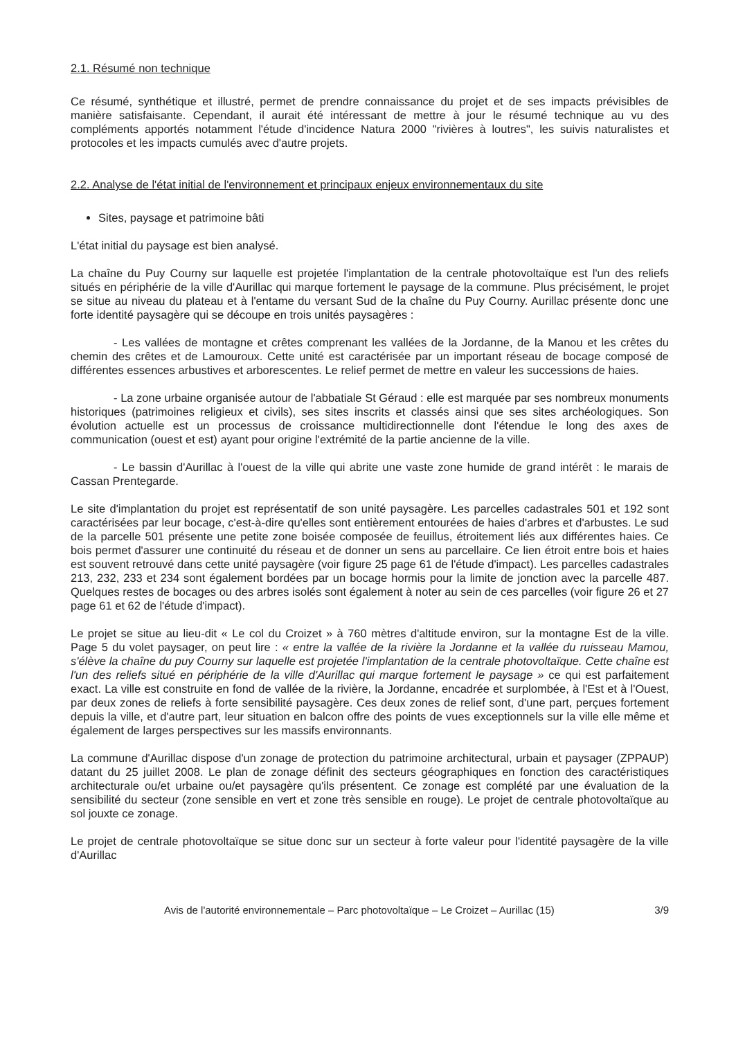2.1. Résumé non technique
Ce résumé, synthétique et illustré, permet de prendre connaissance du projet et de ses impacts prévisibles de manière satisfaisante. Cependant, il aurait été intéressant de mettre à jour le résumé technique au vu des compléments apportés notamment l'étude d'incidence Natura 2000 "rivières à loutres", les suivis naturalistes et protocoles et les impacts cumulés avec d'autre projets.
2.2. Analyse de l'état initial de l'environnement et principaux enjeux environnementaux du site
Sites, paysage et patrimoine bâti
L'état initial du paysage est bien analysé.
La chaîne du Puy Courny sur laquelle est projetée l'implantation de la centrale photovoltaïque est l'un des reliefs situés en périphérie de la ville d'Aurillac qui marque fortement le paysage de la commune. Plus précisément, le projet se situe au niveau du plateau et à l'entame du versant Sud de la chaîne du Puy Courny. Aurillac présente donc une forte identité paysagère qui se découpe en trois unités paysagères :
- Les vallées de montagne et crêtes comprenant les vallées de la Jordanne, de la Manou et les crêtes du chemin des crêtes et de Lamouroux. Cette unité est caractérisée par un important réseau de bocage composé de différentes essences arbustives et arborescentes. Le relief permet de mettre en valeur les successions de haies.
- La zone urbaine organisée autour de l'abbatiale St Géraud : elle est marquée par ses nombreux monuments historiques (patrimoines religieux et civils), ses sites inscrits et classés ainsi que ses sites archéologiques. Son évolution actuelle est un processus de croissance multidirectionnelle dont l'étendue le long des axes de communication (ouest et est) ayant pour origine l'extrémité de la partie ancienne de la ville.
- Le bassin d'Aurillac à l'ouest de la ville qui abrite une vaste zone humide de grand intérêt : le marais de Cassan Prentegarde.
Le site d'implantation du projet est représentatif de son unité paysagère. Les parcelles cadastrales 501 et 192 sont caractérisées par leur bocage, c'est-à-dire qu'elles sont entièrement entourées de haies d'arbres et d'arbustes. Le sud de la parcelle 501 présente une petite zone boisée composée de feuillus, étroitement liés aux différentes haies. Ce bois permet d'assurer une continuité du réseau et de donner un sens au parcellaire. Ce lien étroit entre bois et haies est souvent retrouvé dans cette unité paysagère (voir figure 25 page 61 de l'étude d'impact). Les parcelles cadastrales 213, 232, 233 et 234 sont également bordées par un bocage hormis pour la limite de jonction avec la parcelle 487. Quelques restes de bocages ou des arbres isolés sont également à noter au sein de ces parcelles (voir figure 26 et 27 page 61 et 62 de l'étude d'impact).
Le projet se situe au lieu-dit « Le col du Croizet » à 760 mètres d'altitude environ, sur la montagne Est de la ville. Page 5 du volet paysager, on peut lire : « entre la vallée de la rivière la Jordanne et la vallée du ruisseau Mamou, s'élève la chaîne du puy Courny sur laquelle est projetée l'implantation de la centrale photovoltaïque. Cette chaîne est l'un des reliefs situé en périphérie de la ville d'Aurillac qui marque fortement le paysage » ce qui est parfaitement exact. La ville est construite en fond de vallée de la rivière, la Jordanne, encadrée et surplombée, à l'Est et à l'Ouest, par deux zones de reliefs à forte sensibilité paysagère. Ces deux zones de relief sont, d'une part, perçues fortement depuis la ville, et d'autre part, leur situation en balcon offre des points de vues exceptionnels sur la ville elle même et également de larges perspectives sur les massifs environnants.
La commune d'Aurillac dispose d'un zonage de protection du patrimoine architectural, urbain et paysager (ZPPAUP) datant du 25 juillet 2008. Le plan de zonage définit des secteurs géographiques en fonction des caractéristiques architecturale ou/et urbaine ou/et paysagère qu'ils présentent. Ce zonage est complété par une évaluation de la sensibilité du secteur (zone sensible en vert et zone très sensible en rouge). Le projet de centrale photovoltaïque au sol jouxte ce zonage.
Le projet de centrale photovoltaïque se situe donc sur un secteur à forte valeur pour l'identité paysagère de la ville d'Aurillac
Avis de l'autorité environnementale – Parc photovoltaïque – Le Croizet – Aurillac (15) 3/9